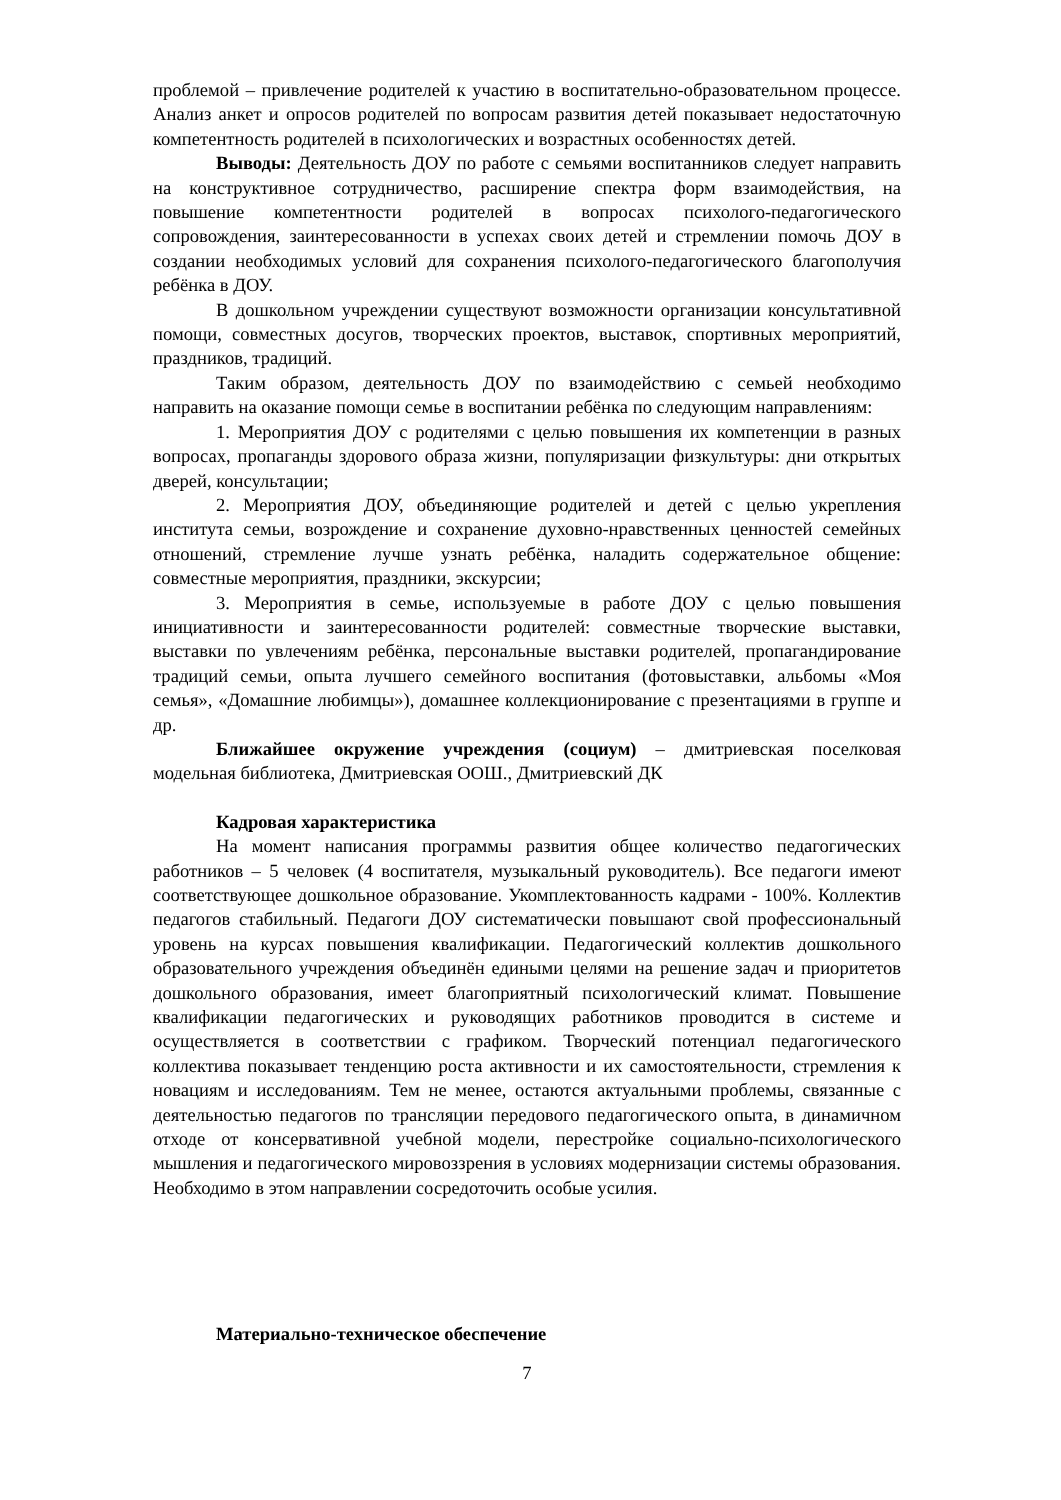проблемой – привлечение родителей к участию в воспитательно-образовательном процессе. Анализ анкет и опросов родителей по вопросам развития детей показывает недостаточную компетентность родителей в психологических и возрастных особенностях детей.
Выводы: Деятельность ДОУ по работе с семьями воспитанников следует направить на конструктивное сотрудничество, расширение спектра форм взаимодействия, на повышение компетентности родителей в вопросах психолого-педагогического сопровождения, заинтересованности в успехах своих детей и стремлении помочь ДОУ в создании необходимых условий для сохранения психолого-педагогического благополучия ребёнка в ДОУ.
В дошкольном учреждении существуют возможности организации консультативной помощи, совместных досугов, творческих проектов, выставок, спортивных мероприятий, праздников, традиций.
Таким образом, деятельность ДОУ по взаимодействию с семьей необходимо направить на оказание помощи семье в воспитании ребёнка по следующим направлениям:
1. Мероприятия ДОУ с родителями с целью повышения их компетенции в разных вопросах, пропаганды здорового образа жизни, популяризации физкультуры: дни открытых дверей, консультации;
2. Мероприятия ДОУ, объединяющие родителей и детей с целью укрепления института семьи, возрождение и сохранение духовно-нравственных ценностей семейных отношений, стремление лучше узнать ребёнка, наладить содержательное общение: совместные мероприятия, праздники, экскурсии;
3. Мероприятия в семье, используемые в работе ДОУ с целью повышения инициативности и заинтересованности родителей: совместные творческие выставки, выставки по увлечениям ребёнка, персональные выставки родителей, пропагандирование традиций семьи, опыта лучшего семейного воспитания (фотовыставки, альбомы «Моя семья», «Домашние любимцы»), домашнее коллекционирование с презентациями в группе и др.
Ближайшее окружение учреждения (социум) – дмитриевская поселковая модельная библиотека, Дмитриевская ООШ., Дмитриевский ДК
Кадровая характеристика
На момент написания программы развития общее количество педагогических работников – 5 человек (4 воспитателя, музыкальный руководитель). Все педагоги имеют соответствующее дошкольное образование. Укомплектованность кадрами - 100%. Коллектив педагогов стабильный. Педагоги ДОУ систематически повышают свой профессиональный уровень на курсах повышения квалификации. Педагогический коллектив дошкольного образовательного учреждения объединён едиными целями на решение задач и приоритетов дошкольного образования, имеет благоприятный психологический климат. Повышение квалификации педагогических и руководящих работников проводится в системе и осуществляется в соответствии с графиком. Творческий потенциал педагогического коллектива показывает тенденцию роста активности и их самостоятельности, стремления к новациям и исследованиям. Тем не менее, остаются актуальными проблемы, связанные с деятельностью педагогов по трансляции передового педагогического опыта, в динамичном отходе от консервативной учебной модели, перестройке социально-психологического мышления и педагогического мировоззрения в условиях модернизации системы образования. Необходимо в этом направлении сосредоточить особые усилия.
Материально-техническое обеспечение
7